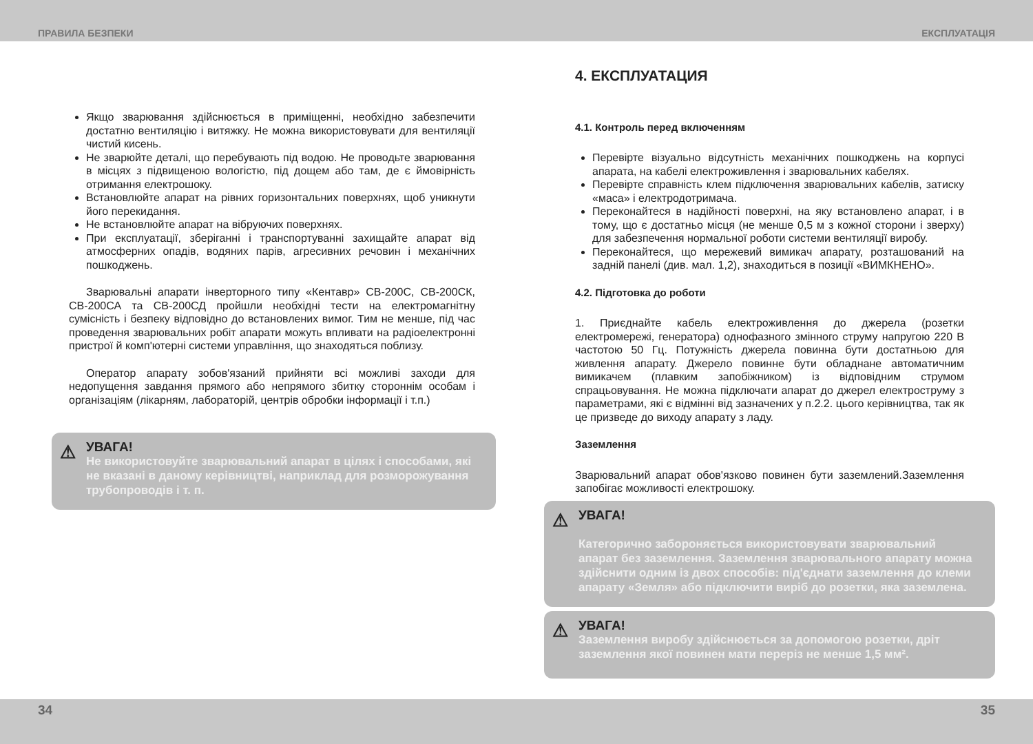ПРАВИЛА БЕЗПЕКИ ЕКСПЛУАТАЦІЯ
Якщо зварювання здійснюється в приміщенні, необхідно забезпечити достатню вентиляцію і витяжку. Не можна використовувати для вентиляції чистий кисень.
Не зварюйте деталі, що перебувають під водою. Не проводьте зварювання в місцях з підвищеною вологістю, під дощем або там, де є ймовірність отримання електрошоку.
Встановлюйте апарат на рівних горизонтальних поверхнях, щоб уникнути його перекидання.
Не встановлюйте апарат на вібруючих поверхнях.
При експлуатації, зберіганні і транспортуванні захищайте апарат від атмосферних опадів, водяних парів, агресивних речовин і механічних пошкоджень.
Зварювальні апарати інверторного типу «Кентавр» СВ-200С, СВ-200СК, СВ-200СА та СВ-200СД пройшли необхідні тести на електромагнітну сумісність і безпеку відповідно до встановлених вимог. Тим не менше, під час проведення зварювальних робіт апарати можуть впливати на радіоелектронні пристрої й комп'ютерні системи управління, що знаходяться поблизу.
Оператор апарату зобов'язаний прийняти всі можливі заходи для недопущення завдання прямого або непрямого збитку стороннім особам і організаціям (лікарням, лабораторій, центрів обробки інформації і т.п.)
⚠
УВАГА!
Не використовуйте зварювальний апарат в цілях і способами, які не вказані в даному керівництві, наприклад для розморожування трубопроводів і т. п.
4. ЕКСПЛУАТАЦИЯ
4.1. Контроль перед включенням
Перевірте візуально відсутність механічних пошкоджень на корпусі апарата, на кабелі електроживлення і зварювальних кабелях.
Перевірте справність клем підключення зварювальних кабелів, затиску «маса» і електродотримача.
Переконайтеся в надійності поверхні, на яку встановлено апарат, і в тому, що є достатньо місця (не менше 0,5 м з кожної сторони і зверху) для забезпечення нормальної роботи системи вентиляції виробу.
Переконайтеся, що мережевий вимикач апарату, розташований на задній панелі (див. мал. 1,2), знаходиться в позиції «ВИМКНЕНО».
4.2. Підготовка до роботи
1. Приєднайте кабель електроживлення до джерела (розетки електромережі, генератора) однофазного змінного струму напругою 220 В частотою 50 Гц. Потужність джерела повинна бути достатньою для живлення апарату. Джерело повинне бути обладнане автоматичним вимикачем (плавким запобіжником) із відповідним струмом спрацьовування. Не можна підключати апарат до джерел електроструму з параметрами, які є відмінні від зазначених у п.2.2. цього керівництва, так як це призведе до виходу апарату з ладу.
Заземлення
Зварювальний апарат обов'язково повинен бути заземлений.Заземлення запобігає можливості електрошоку.
⚠
УВАГА!
Категорично забороняється використовувати зварювальний апарат без заземлення. Заземлення зварювального апарату можна здійснити одним із двох способів: під'єднати заземлення до клеми апарату «Земля» або підключити виріб до розетки, яка заземлена.
⚠
УВАГА!
Заземлення виробу здійснюється за допомогою розетки, дріт заземлення якої повинен мати переріз не менше 1,5 мм².
34 35